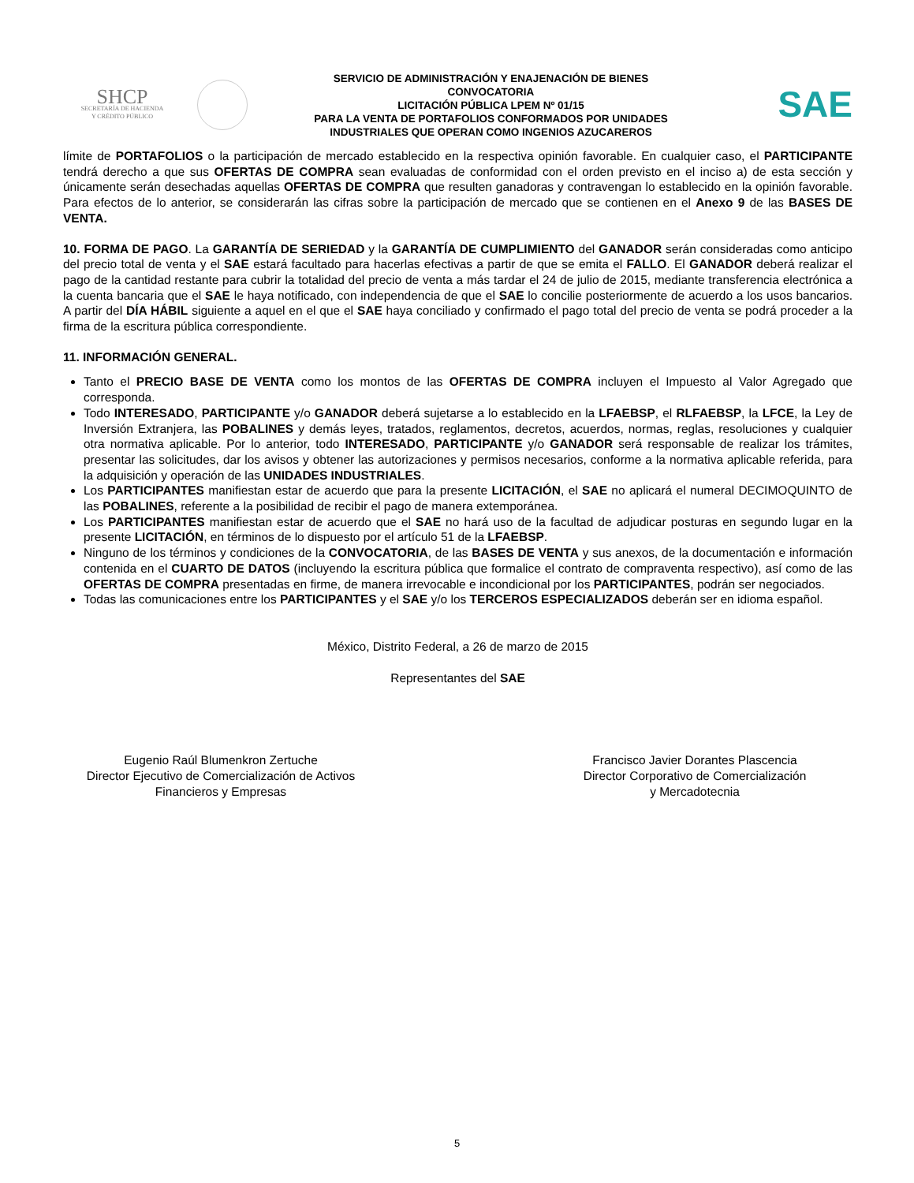SHCP
SECRETARÍA DE HACIENDA
Y CRÉDITO PÚBLICO
SERVICIO DE ADMINISTRACIÓN Y ENAJENACIÓN DE BIENES
CONVOCATORIA
LICITACIÓN PÚBLICA LPEM Nº 01/15
PARA LA VENTA DE PORTAFOLIOS CONFORMADOS POR UNIDADES
INDUSTRIALES QUE OPERAN COMO INGENIOS AZUCAREROS
SAE
límite de PORTAFOLIOS o la participación de mercado establecido en la respectiva opinión favorable. En cualquier caso, el PARTICIPANTE tendrá derecho a que sus OFERTAS DE COMPRA sean evaluadas de conformidad con el orden previsto en el inciso a) de esta sección y únicamente serán desechadas aquellas OFERTAS DE COMPRA que resulten ganadoras y contravengan lo establecido en la opinión favorable. Para efectos de lo anterior, se considerarán las cifras sobre la participación de mercado que se contienen en el Anexo 9 de las BASES DE VENTA.
10. FORMA DE PAGO. La GARANTÍA DE SERIEDAD y la GARANTÍA DE CUMPLIMIENTO del GANADOR serán consideradas como anticipo del precio total de venta y el SAE estará facultado para hacerlas efectivas a partir de que se emita el FALLO. El GANADOR deberá realizar el pago de la cantidad restante para cubrir la totalidad del precio de venta a más tardar el 24 de julio de 2015, mediante transferencia electrónica a la cuenta bancaria que el SAE le haya notificado, con independencia de que el SAE lo concilie posteriormente de acuerdo a los usos bancarios. A partir del DÍA HÁBIL siguiente a aquel en el que el SAE haya conciliado y confirmado el pago total del precio de venta se podrá proceder a la firma de la escritura pública correspondiente.
11. INFORMACIÓN GENERAL.
Tanto el PRECIO BASE DE VENTA como los montos de las OFERTAS DE COMPRA incluyen el Impuesto al Valor Agregado que corresponda.
Todo INTERESADO, PARTICIPANTE y/o GANADOR deberá sujetarse a lo establecido en la LFAEBSP, el RLFAEBSP, la LFCE, la Ley de Inversión Extranjera, las POBALINES y demás leyes, tratados, reglamentos, decretos, acuerdos, normas, reglas, resoluciones y cualquier otra normativa aplicable. Por lo anterior, todo INTERESADO, PARTICIPANTE y/o GANADOR será responsable de realizar los trámites, presentar las solicitudes, dar los avisos y obtener las autorizaciones y permisos necesarios, conforme a la normativa aplicable referida, para la adquisición y operación de las UNIDADES INDUSTRIALES.
Los PARTICIPANTES manifiestan estar de acuerdo que para la presente LICITACIÓN, el SAE no aplicará el numeral DECIMOQUINTO de las POBALINES, referente a la posibilidad de recibir el pago de manera extemporánea.
Los PARTICIPANTES manifiestan estar de acuerdo que el SAE no hará uso de la facultad de adjudicar posturas en segundo lugar en la presente LICITACIÓN, en términos de lo dispuesto por el artículo 51 de la LFAEBSP.
Ninguno de los términos y condiciones de la CONVOCATORIA, de las BASES DE VENTA y sus anexos, de la documentación e información contenida en el CUARTO DE DATOS (incluyendo la escritura pública que formalice el contrato de compraventa respectivo), así como de las OFERTAS DE COMPRA presentadas en firme, de manera irrevocable e incondicional por los PARTICIPANTES, podrán ser negociados.
Todas las comunicaciones entre los PARTICIPANTES y el SAE y/o los TERCEROS ESPECIALIZADOS deberán ser en idioma español.
México, Distrito Federal, a 26 de marzo de 2015
Representantes del SAE
Eugenio Raúl Blumenkron Zertuche
Director Ejecutivo de Comercialización de Activos
Financieros y Empresas
Francisco Javier Dorantes Plascencia
Director Corporativo de Comercialización
y Mercadotecnia
5